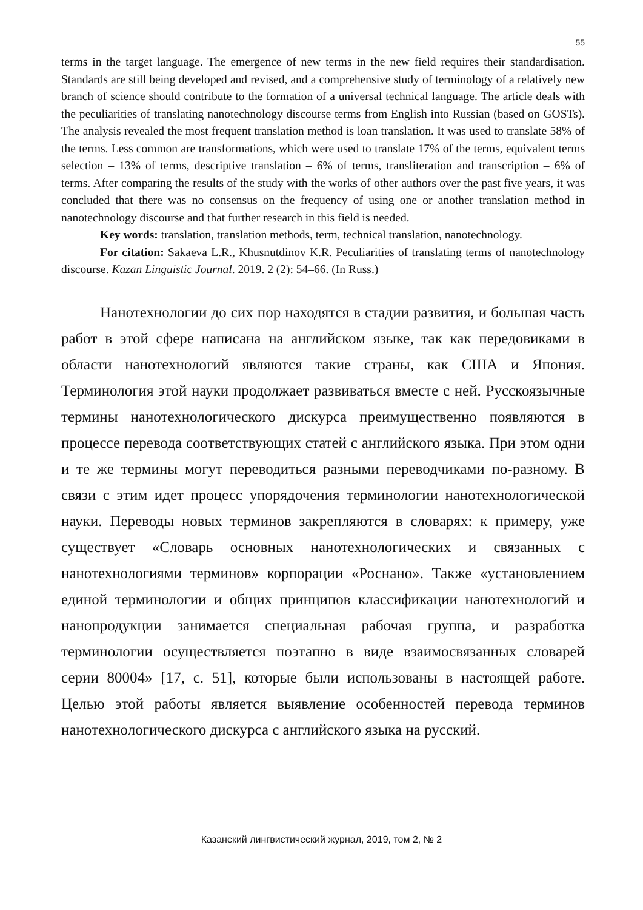55
terms in the target language. The emergence of new terms in the new field requires their standardisation. Standards are still being developed and revised, and a comprehensive study of terminology of a relatively new branch of science should contribute to the formation of a universal technical language. The article deals with the peculiarities of translating nanotechnology discourse terms from English into Russian (based on GOSTs). The analysis revealed the most frequent translation method is loan translation. It was used to translate 58% of the terms. Less common are transformations, which were used to translate 17% of the terms, equivalent terms selection – 13% of terms, descriptive translation – 6% of terms, transliteration and transcription – 6% of terms. After comparing the results of the study with the works of other authors over the past five years, it was concluded that there was no consensus on the frequency of using one or another translation method in nanotechnology discourse and that further research in this field is needed.
Key words: translation, translation methods, term, technical translation, nanotechnology.
For citation: Sakaeva L.R., Khusnutdinov K.R. Peculiarities of translating terms of nanotechnology discourse. Kazan Linguistic Journal. 2019. 2 (2): 54–66. (In Russ.)
Нанотехнологии до сих пор находятся в стадии развития, и большая часть работ в этой сфере написана на английском языке, так как передовиками в области нанотехнологий являются такие страны, как США и Япония. Терминология этой науки продолжает развиваться вместе с ней. Русскоязычные термины нанотехнологического дискурса преимущественно появляются в процессе перевода соответствующих статей с английского языка. При этом одни и те же термины могут переводиться разными переводчиками по-разному. В связи с этим идет процесс упорядочения терминологии нанотехнологической науки. Переводы новых терминов закрепляются в словарях: к примеру, уже существует «Словарь основных нанотехнологических и связанных с нанотехнологиями терминов» корпорации «Роснано». Также «установлением единой терминологии и общих принципов классификации нанотехнологий и нанопродукции занимается специальная рабочая группа, и разработка терминологии осуществляется поэтапно в виде взаимосвязанных словарей серии 80004» [17, с. 51], которые были использованы в настоящей работе. Целью этой работы является выявление особенностей перевода терминов нанотехнологического дискурса с английского языка на русский.
Казанский лингвистический журнал, 2019, том 2, № 2